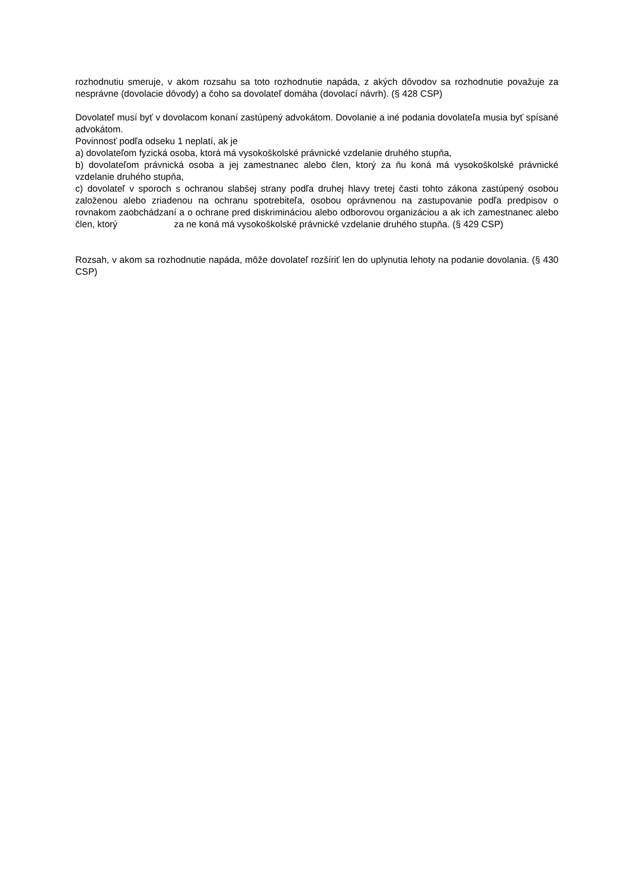rozhodnutiu smeruje, v akom rozsahu sa toto rozhodnutie napáda, z akých dôvodov sa rozhodnutie považuje za nesprávne (dovolacie dôvody) a čoho sa dovolateľ domáha (dovolací návrh). (§ 428 CSP)
Dovolateľ musí byť v dovolacom konaní zastúpený advokátom. Dovolanie a iné podania dovolateľa musia byť spísané advokátom.
Povinnosť podľa odseku 1 neplatí, ak je
a) dovolateľom fyzická osoba, ktorá má vysokoškolské právnické vzdelanie druhého stupňa,
b) dovolateľom právnická osoba a jej zamestnanec alebo člen, ktorý za ňu koná má vysokoškolské právnické vzdelanie druhého stupňa,
c) dovolateľ v sporoch s ochranou slabšej strany podľa druhej hlavy tretej časti tohto zákona zastúpený osobou založenou alebo zriadenou na ochranu spotrebiteľa, osobou oprávnenou na zastupovanie podľa predpisov o rovnakom zaobchádzaní a o ochrane pred diskrimináciou alebo odborovou organizáciou a ak ich zamestnanec alebo člen, ktorý za ne koná má vysokoškolské právnické vzdelanie druhého stupňa. (§ 429 CSP)
Rozsah, v akom sa rozhodnutie napáda, môže dovolateľ rozšíriť len do uplynutia lehoty na podanie dovolania. (§ 430 CSP)